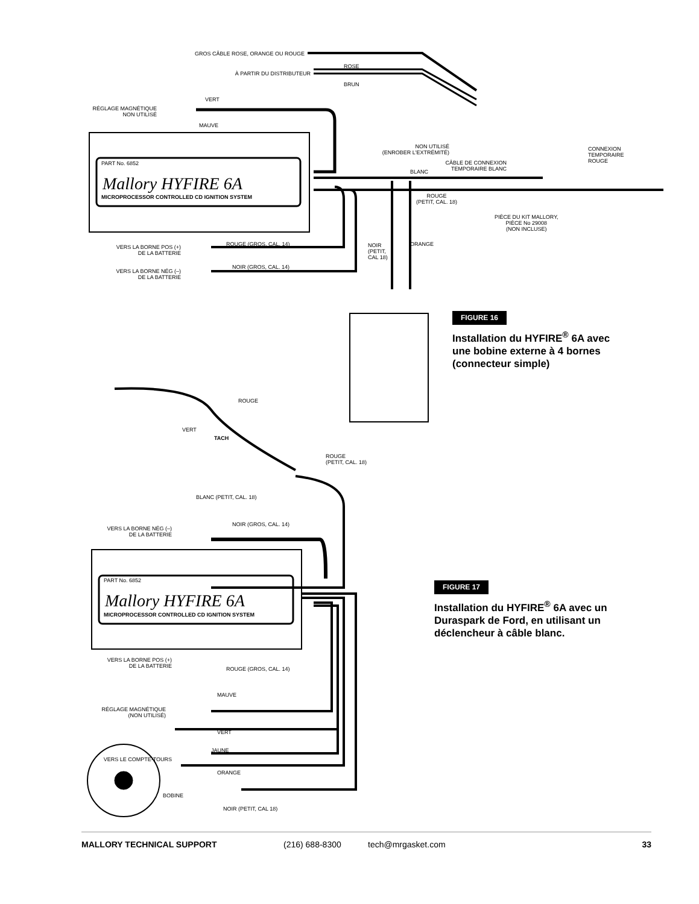GROS CÂBLE ROSE, ORANGE OU ROUGE
ROSE
À PARTIR DU DISTRIBUTEUR
BRUN
VERT
RÉGLAGE MAGNÉTIQUE
NON UTILISÉ
MAUVE
PART No. 6852
Mallory HYFIRE 6A
MICROPROCESSOR CONTROLLED CD IGNITION SYSTEM
NON UTILISÉ
(ENROBER L'EXTRÉMITÉ)
CÂBLE DE CONNEXION
TEMPORAIRE BLANC
CONNEXION
TEMPORAIRE
ROUGE
BLANC
ROUGE
(PETIT, CAL. 18)
PIÈCE DU KIT MALLORY,
PIÈCE No 29008
(NON INCLUSE)
VERS LA BORNE POS (+)
DE LA BATTERIE
ROUGE (GROS, CAL. 14)
NOIR
(PETIT,
CAL 18)
ORANGE
VERS LA BORNE NÉG (–)
DE LA BATTERIE
NOIR (GROS, CAL. 14)
FIGURE 16
Installation du HYFIRE<sup>®</sup> 6A avec
une bobine externe à 4 bornes
(connecteur simple)
ROUGE
VERT
TACH
ROUGE
(PETIT, CAL. 18)
BLANC (PETIT, CAL. 18)
VERS LA BORNE NÉG (–)
DE LA BATTERIE
NOIR (GROS, CAL. 14)
PART No. 6852
Mallory HYFIRE 6A
MICROPROCESSOR CONTROLLED CD IGNITION SYSTEM
FIGURE 17
Installation du HYFIRE<sup>®</sup> 6A avec un
Duraspark de Ford, en utilisant un
déclencheur à câble blanc.
VERS LA BORNE POS (+)
DE LA BATTERIE
ROUGE (GROS, CAL. 14)
MAUVE
RÉGLAGE MAGNÉTIQUE
(NON UTILISÉ)
VERT
JAUNE
VERS LE COMPTE-TOURS
ORANGE
BOBINE
NOIR (PETIT, CAL 18)
MALLORY TECHNICAL SUPPORT (216) 688-8300 tech@mrgasket.com 33